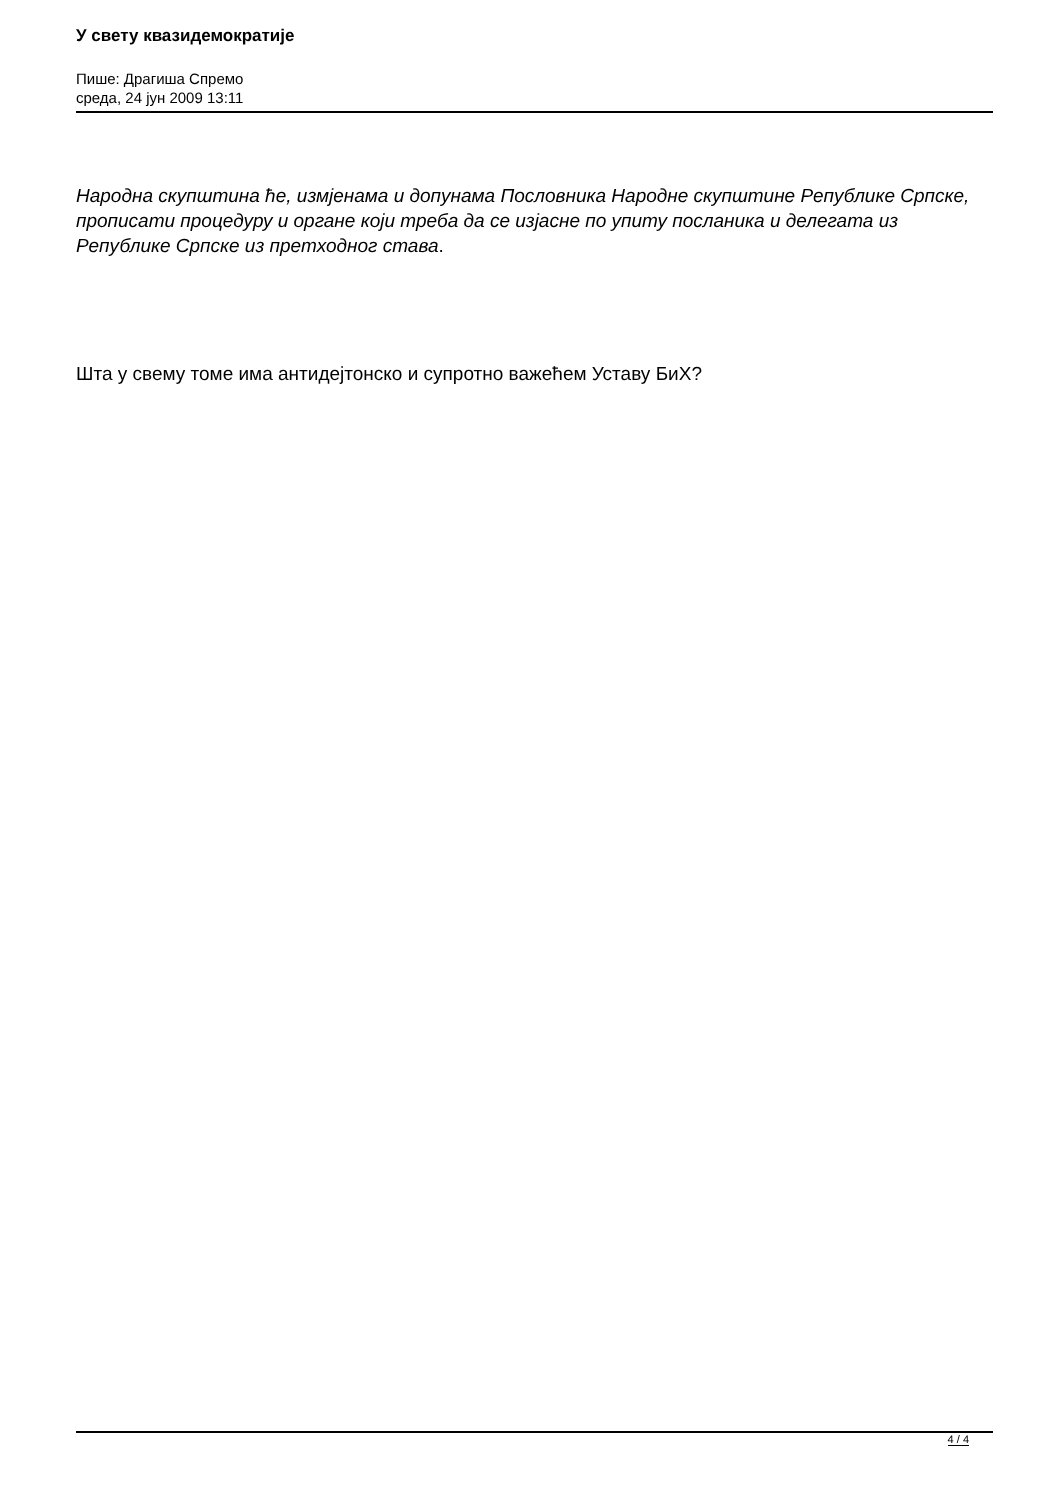У свету квазидемократије
Пише: Драгиша Спремо
среда, 24 јун 2009 13:11
Народна скупштина ће, измјенама и допунама Пословника Народне скупштине Републике Српске, прописати процедуру и органе који треба да се изјасне по упиту посланика и делегата из Републике Српске из претходног става.
Шта у свему томе има антидејтонско и супротно важећем Уставу БиХ?
4 / 4